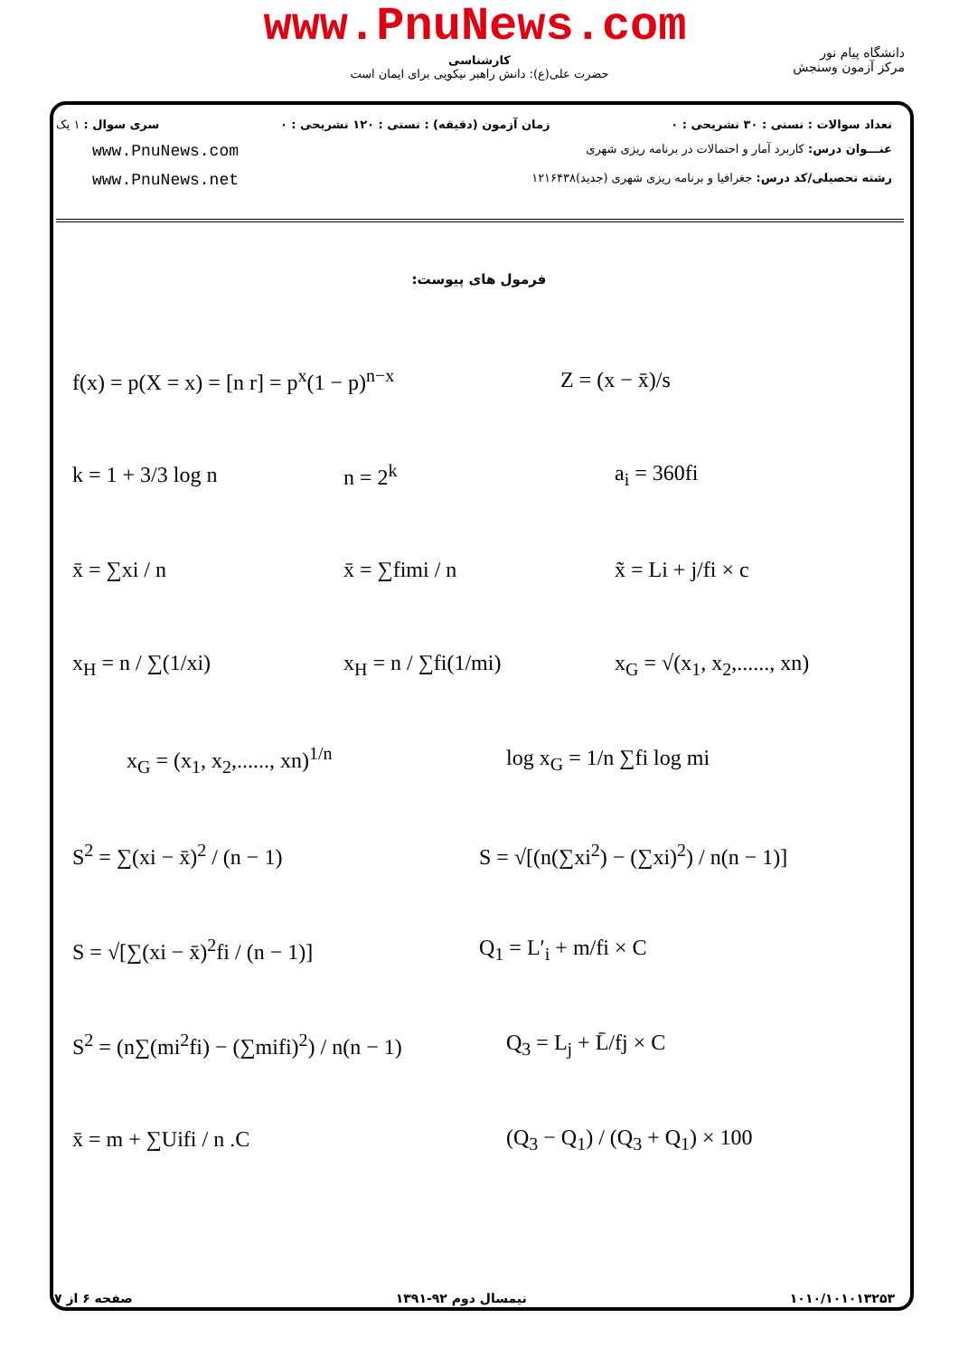www.PnuNews.com
کارشناسی
حضرت علی(ع): دانش راهبر نیکویی برای ایمان است
دانشگاه پیام نور
مرکز آزمون وسنجش
تعداد سوالات : تستی : ۳۰ تشریحی : ۰ زمان آزمون (دقیقه) : تستی : ۱۲۰ تشریحی : ۰ سری سوال : ۱ یک
عنـــوان درس: کاربرد آمار و احتمالات در برنامه ریزی شهری www.PnuNews.com
رشته تحصیلی/کد درس: جغرافیا و برنامه ریزی شهری (جدید)۱۲۱۶۴۳۸ www.PnuNews.net
فرمول های پیوست:
f(x) = p(X = x) = [n r] = p<sup>x</sup>(1 − p)<sup>n−x</sup>
Z = (x − x̄)/s
k = 1 + 3/3 log n n = 2<sup>k</sup> a<sub>i</sub> = 360fi
x̄ = ∑xi / n x̄ = ∑fimi / n x̃ = Li + j/fi × c
x<sub>H</sub> = n / ∑(1/xi) x<sub>H</sub> = n / ∑fi(1/mi) x<sub>G</sub> = √(x<sub>1</sub>, x<sub>2</sub>,......, xn)
x<sub>G</sub> = (x<sub>1</sub>, x<sub>2</sub>,......, xn)<sup>1/n</sup> log x<sub>G</sub> = 1/n ∑fi log mi
S<sup>2</sup> = ∑(xi − x̄)<sup>2</sup> / (n − 1)
S = √[(n(∑xi<sup>2</sup>) − (∑xi)<sup>2</sup>) / n(n − 1)]
S = √[∑(xi − x̄)<sup>2</sup>fi / (n − 1)] Q<sub>1</sub> = L′<sub>i</sub> + m/fi × C
S<sup>2</sup> = (n∑(mi<sup>2</sup>fi) − (∑mifi)<sup>2</sup>) / n(n − 1)
Q<sub>3</sub> = L<sub>j</sub> + L̄/fj × C
x̄ = m + ∑Uifi / n .C (Q<sub>3</sub> − Q<sub>1</sub>) / (Q<sub>3</sub> + Q<sub>1</sub>) × 100
۱۰۱۰/۱۰۱۰۱۳۲۵۳ نیمسال دوم ۹۲-۱۳۹۱ صفحه ۶ از ۷